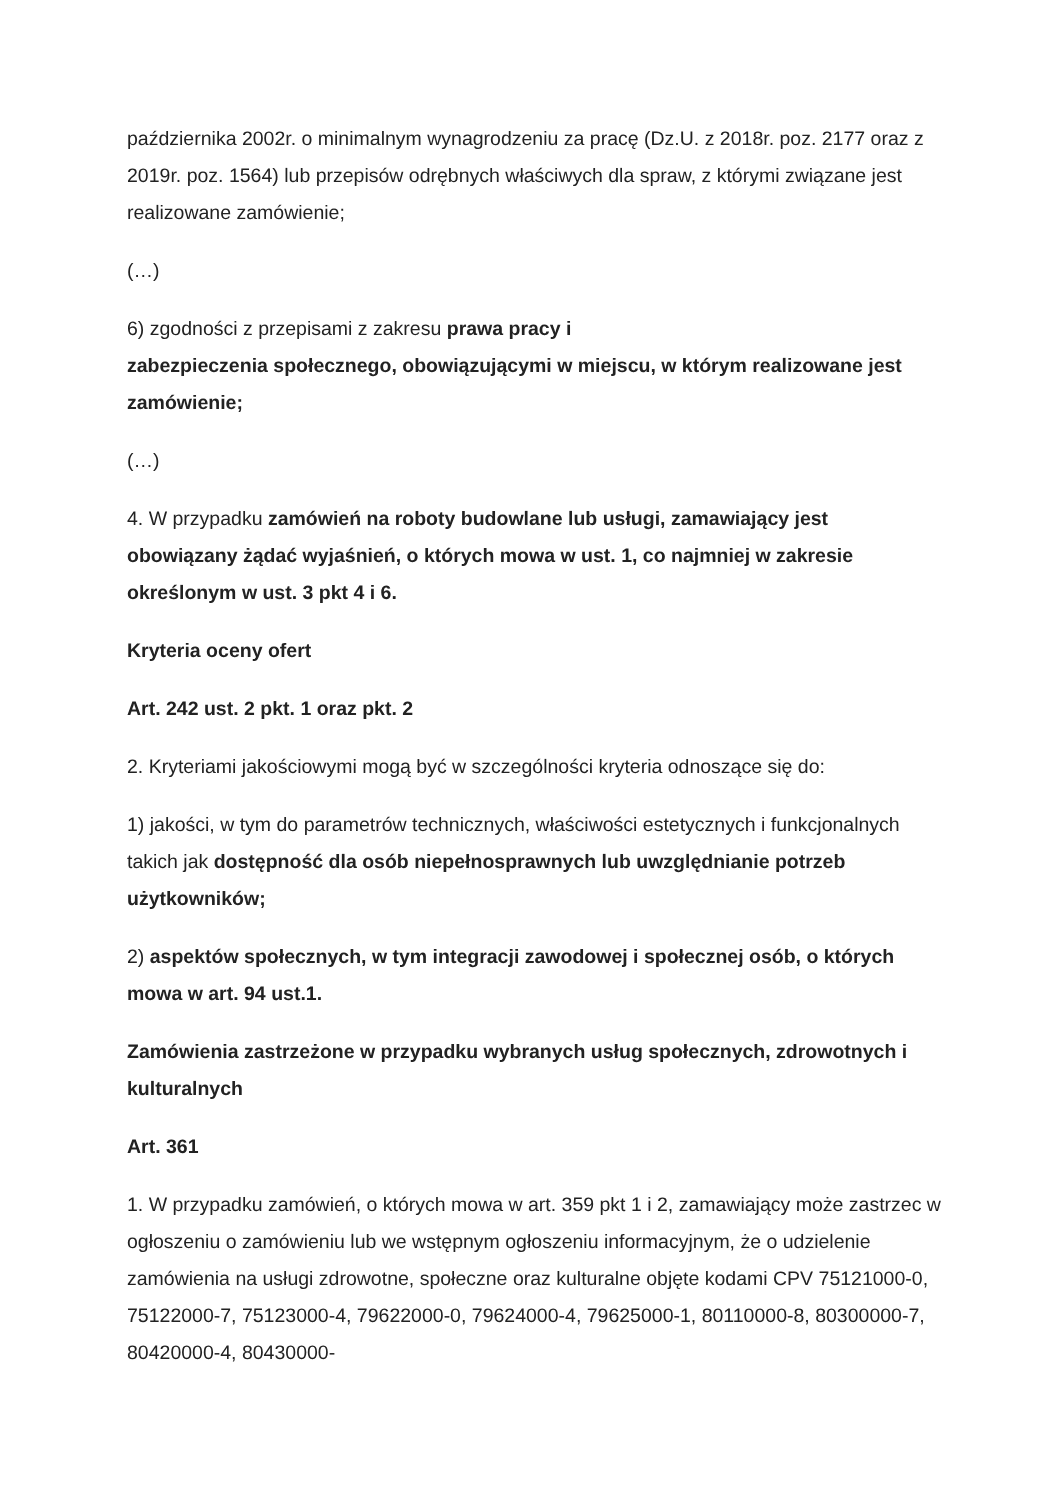października 2002r. o minimalnym wynagrodzeniu za pracę (Dz.U. z 2018r. poz. 2177 oraz z 2019r. poz. 1564) lub przepisów odrębnych właściwych dla spraw, z którymi związane jest realizowane zamówienie;
(…)
6) zgodności z przepisami z zakresu prawa pracy i
zabezpieczenia społecznego, obowiązującymi w miejscu, w którym realizowane jest zamówienie;
(…)
4. W przypadku zamówień na roboty budowlane lub usługi, zamawiający jest obowiązany żądać wyjaśnień, o których mowa w ust. 1, co najmniej w zakresie określonym w ust. 3 pkt 4 i 6.
Kryteria oceny ofert
Art. 242 ust. 2 pkt. 1 oraz pkt. 2
2. Kryteriami jakościowymi mogą być w szczególności kryteria odnoszące się do:
1) jakości, w tym do parametrów technicznych, właściwości estetycznych i funkcjonalnych takich jak dostępność dla osób niepełnosprawnych lub uwzględnianie potrzeb użytkowników;
2) aspektów społecznych, w tym integracji zawodowej i społecznej osób, o których mowa w art. 94 ust.1.
Zamówienia zastrzeżone w przypadku wybranych usług społecznych, zdrowotnych i kulturalnych
Art. 361
1. W przypadku zamówień, o których mowa w art. 359 pkt 1 i 2, zamawiający może zastrzec w ogłoszeniu o zamówieniu lub we wstępnym ogłoszeniu informacyjnym, że o udzielenie zamówienia na usługi zdrowotne, społeczne oraz kulturalne objęte kodami CPV 75121000-0, 75122000-7, 75123000-4, 79622000-0, 79624000-4, 79625000-1, 80110000-8, 80300000-7, 80420000-4, 80430000-